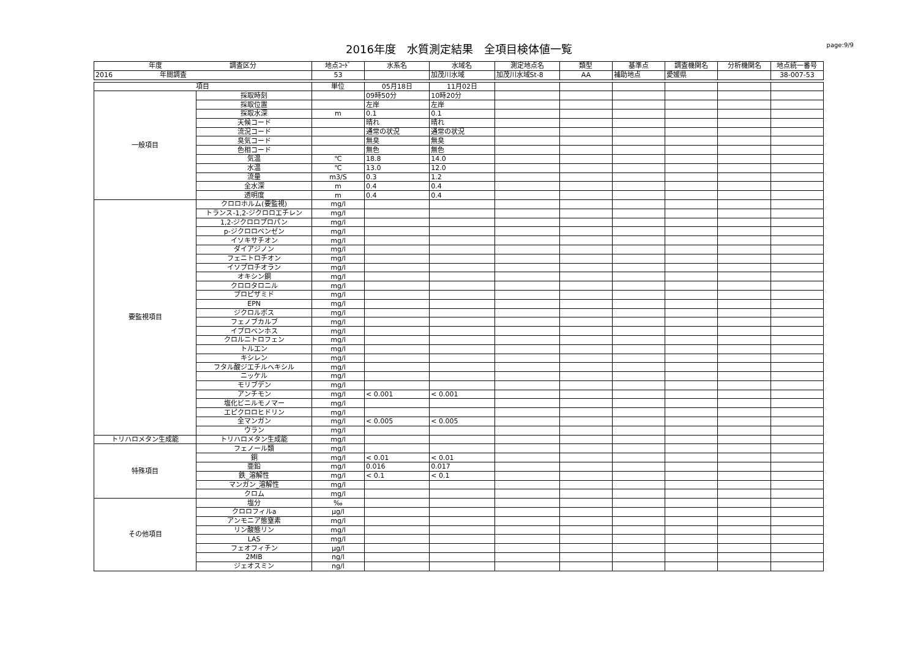2016年度　水質測定結果　全項目検体値一覧
page:9/9
| 年度 調査区分 | | 地点ｺｰﾄﾞ | 水系名 | 水域名 | 測定地点名 | 類型 | 基準点 | 調査機関名 | 分析機関名 | 地点統一番号 |
| --- | --- | --- | --- | --- | --- | --- | --- | --- | --- | --- |
| 2016 年間調査 | | 53 | | 加茂川水域 | 加茂川水域St-8 | AA | 補助地点 | 愛媛県 | | 38-007-53 |
| 項目 | | 単位 | 05月18日 | 11月02日 | | | | | | |
| 一般項目 | 採取時刻 | | 09時50分 | 10時20分 | | | | | | |
| | 採取位置 | | 左岸 | 左岸 | | | | | | |
| | 採取水深 | m | 0.1 | 0.1 | | | | | | |
| | 天候コード | | 晴れ | 晴れ | | | | | | |
| | 流況コード | | 通常の状況 | 通常の状況 | | | | | | |
| | 臭気コード | | 無臭 | 無臭 | | | | | | |
| | 色相コード | | 無色 | 無色 | | | | | | |
| | 気温 | ℃ | 18.8 | 14.0 | | | | | | |
| | 水温 | ℃ | 13.0 | 12.0 | | | | | | |
| | 流量 | m3/S | 0.3 | 1.2 | | | | | | |
| | 全水深 | m | 0.4 | 0.4 | | | | | | |
| | 透明度 | m | 0.4 | 0.4 | | | | | | |
| 要監視項目 | クロロホルム(要監視) | mg/l | | | | | | | | |
| | トランス-1,2-ジクロロエチレン | mg/l | | | | | | | | |
| | 1,2-ジクロロプロパン | mg/l | | | | | | | | |
| | p-ジクロロベンゼン | mg/l | | | | | | | | |
| | イソキサチオン | mg/l | | | | | | | | |
| | ダイアジノン | mg/l | | | | | | | | |
| | フェニトロチオン | mg/l | | | | | | | | |
| | イソプロチオラン | mg/l | | | | | | | | |
| | オキシン銅 | mg/l | | | | | | | | |
| | クロロタロニル | mg/l | | | | | | | | |
| | プロピザミド | mg/l | | | | | | | | |
| | EPN | mg/l | | | | | | | | |
| | ジクロルボス | mg/l | | | | | | | | |
| | フェノブカルブ | mg/l | | | | | | | | |
| | イプロベンホス | mg/l | | | | | | | | |
| | クロルニトロフェン | mg/l | | | | | | | | |
| | トルエン | mg/l | | | | | | | | |
| | キシレン | mg/l | | | | | | | | |
| | フタル酸ジエチルヘキシル | mg/l | | | | | | | | |
| | ニッケル | mg/l | | | | | | | | |
| | モリブデン | mg/l | | | | | | | | |
| | アンチモン | mg/l | < 0.001 | < 0.001 | | | | | | |
| | 塩化ビニルモノマー | mg/l | | | | | | | | |
| | エピクロロヒドリン | mg/l | | | | | | | | |
| | 全マンガン | mg/l | < 0.005 | < 0.005 | | | | | | |
| | ウラン | mg/l | | | | | | | | |
| トリハロメタン生成能 | トリハロメタン生成能 | mg/l | | | | | | | | |
| 特殊項目 | フェノール類 | mg/l | | | | | | | | |
| | 銅 | mg/l | < 0.01 | < 0.01 | | | | | | |
| | 亜鉛 | mg/l | 0.016 | 0.017 | | | | | | |
| | 鉄_溶解性 | mg/l | < 0.1 | < 0.1 | | | | | | |
| | マンガン_溶解性 | mg/l | | | | | | | | |
| | クロム | mg/l | | | | | | | | |
| その他項目 | 塩分 | ‰ | | | | | | | | |
| | クロロフィルa | μg/l | | | | | | | | |
| | アンモニア態窒素 | mg/l | | | | | | | | |
| | リン酸態リン | mg/l | | | | | | | | |
| | LAS | mg/l | | | | | | | | |
| | フェオフィチン | μg/l | | | | | | | | |
| | 2MIB | ng/l | | | | | | | | |
| | ジェオスミン | ng/l | | | | | | | | |